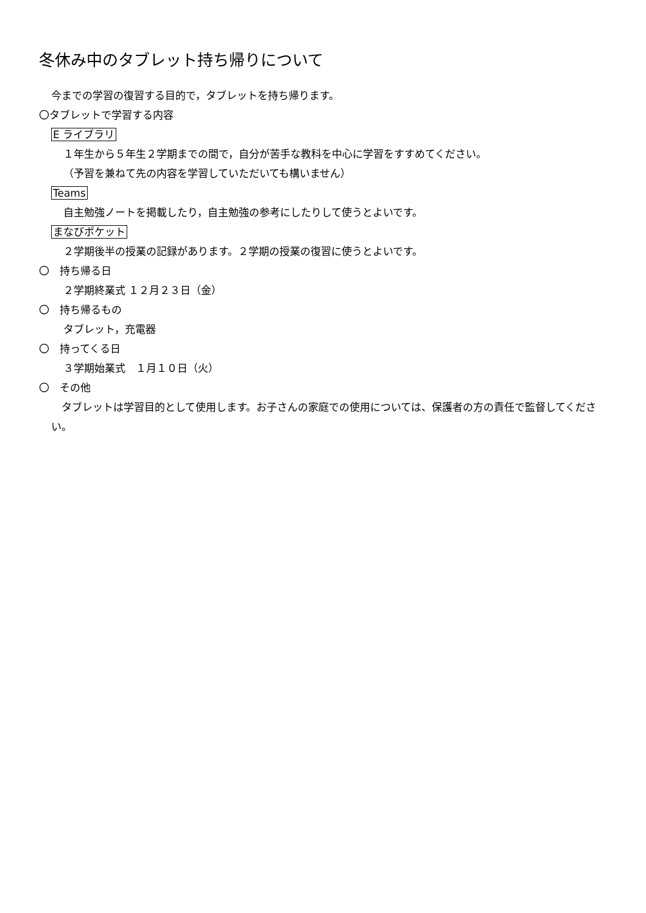冬休み中のタブレット持ち帰りについて
今までの学習の復習する目的で，タブレットを持ち帰ります。
〇タブレットで学習する内容
E ライブラリ
１年生から５年生２学期までの間で，自分が苦手な教科を中心に学習をすすめてください。
（予習を兼ねて先の内容を学習していただいても構いません）
Teams
自主勉強ノートを掲載したり，自主勉強の参考にしたりして使うとよいです。
まなびポケット
２学期後半の授業の記録があります。２学期の授業の復習に使うとよいです。
〇　持ち帰る日
２学期終業式 １２月２３日（金）
〇　持ち帰るもの
タブレット，充電器
〇　持ってくる日
３学期始業式　１月１０日（火）
〇　その他
　タブレットは学習目的として使用します。お子さんの家庭での使用については、保護者の方の責任で監督してください。